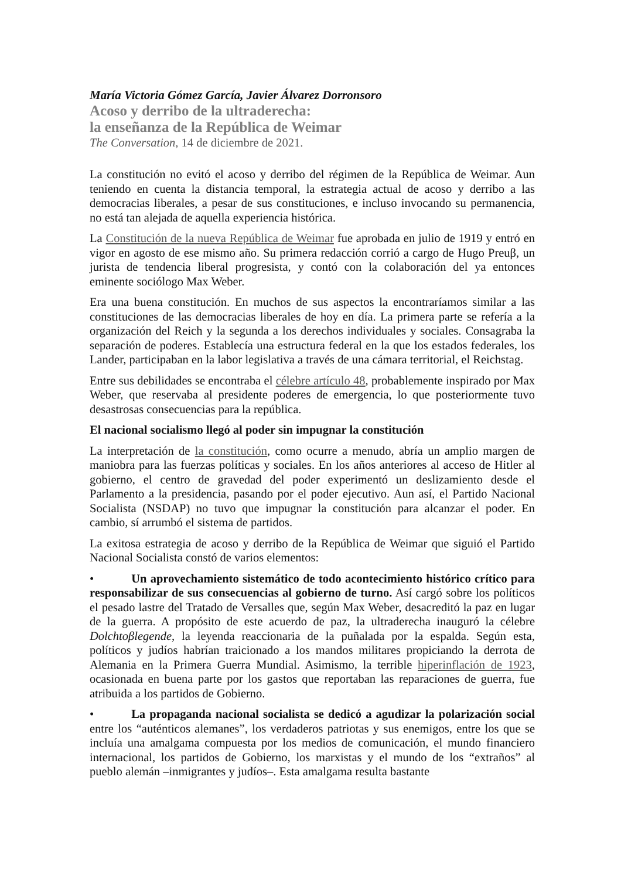María Victoria Gómez García, Javier Álvarez Dorronsoro
Acoso y derribo de la ultraderecha:
la enseñanza de la República de Weimar
The Conversation, 14 de diciembre de 2021.
La constitución no evitó el acoso y derribo del régimen de la República de Weimar. Aun teniendo en cuenta la distancia temporal, la estrategia actual de acoso y derribo a las democracias liberales, a pesar de sus constituciones, e incluso invocando su permanencia, no está tan alejada de aquella experiencia histórica.
La Constitución de la nueva República de Weimar fue aprobada en julio de 1919 y entró en vigor en agosto de ese mismo año. Su primera redacción corrió a cargo de Hugo Preuβ, un jurista de tendencia liberal progresista, y contó con la colaboración del ya entonces eminente sociólogo Max Weber.
Era una buena constitución. En muchos de sus aspectos la encontraríamos similar a las constituciones de las democracias liberales de hoy en día. La primera parte se refería a la organización del Reich y la segunda a los derechos individuales y sociales. Consagraba la separación de poderes. Establecía una estructura federal en la que los estados federales, los Lander, participaban en la labor legislativa a través de una cámara territorial, el Reichstag.
Entre sus debilidades se encontraba el célebre artículo 48, probablemente inspirado por Max Weber, que reservaba al presidente poderes de emergencia, lo que posteriormente tuvo desastrosas consecuencias para la república.
El nacional socialismo llegó al poder sin impugnar la constitución
La interpretación de la constitución, como ocurre a menudo, abría un amplio margen de maniobra para las fuerzas políticas y sociales. En los años anteriores al acceso de Hitler al gobierno, el centro de gravedad del poder experimentó un deslizamiento desde el Parlamento a la presidencia, pasando por el poder ejecutivo. Aun así, el Partido Nacional Socialista (NSDAP) no tuvo que impugnar la constitución para alcanzar el poder. En cambio, sí arrumbó el sistema de partidos.
La exitosa estrategia de acoso y derribo de la República de Weimar que siguió el Partido Nacional Socialista constó de varios elementos:
• Un aprovechamiento sistemático de todo acontecimiento histórico crítico para responsabilizar de sus consecuencias al gobierno de turno. Así cargó sobre los políticos el pesado lastre del Tratado de Versalles que, según Max Weber, desacreditó la paz en lugar de la guerra. A propósito de este acuerdo de paz, la ultraderecha inauguró la célebre Dolchtoβlegende, la leyenda reaccionaria de la puñalada por la espalda. Según esta, políticos y judíos habrían traicionado a los mandos militares propiciando la derrota de Alemania en la Primera Guerra Mundial. Asimismo, la terrible hiperinflación de 1923, ocasionada en buena parte por los gastos que reportaban las reparaciones de guerra, fue atribuida a los partidos de Gobierno.
• La propaganda nacional socialista se dedicó a agudizar la polarización social entre los “auténticos alemanes”, los verdaderos patriotas y sus enemigos, entre los que se incluía una amalgama compuesta por los medios de comunicación, el mundo financiero internacional, los partidos de Gobierno, los marxistas y el mundo de los “extraños” al pueblo alemán –inmigrantes y judíos–. Esta amalgama resulta bastante